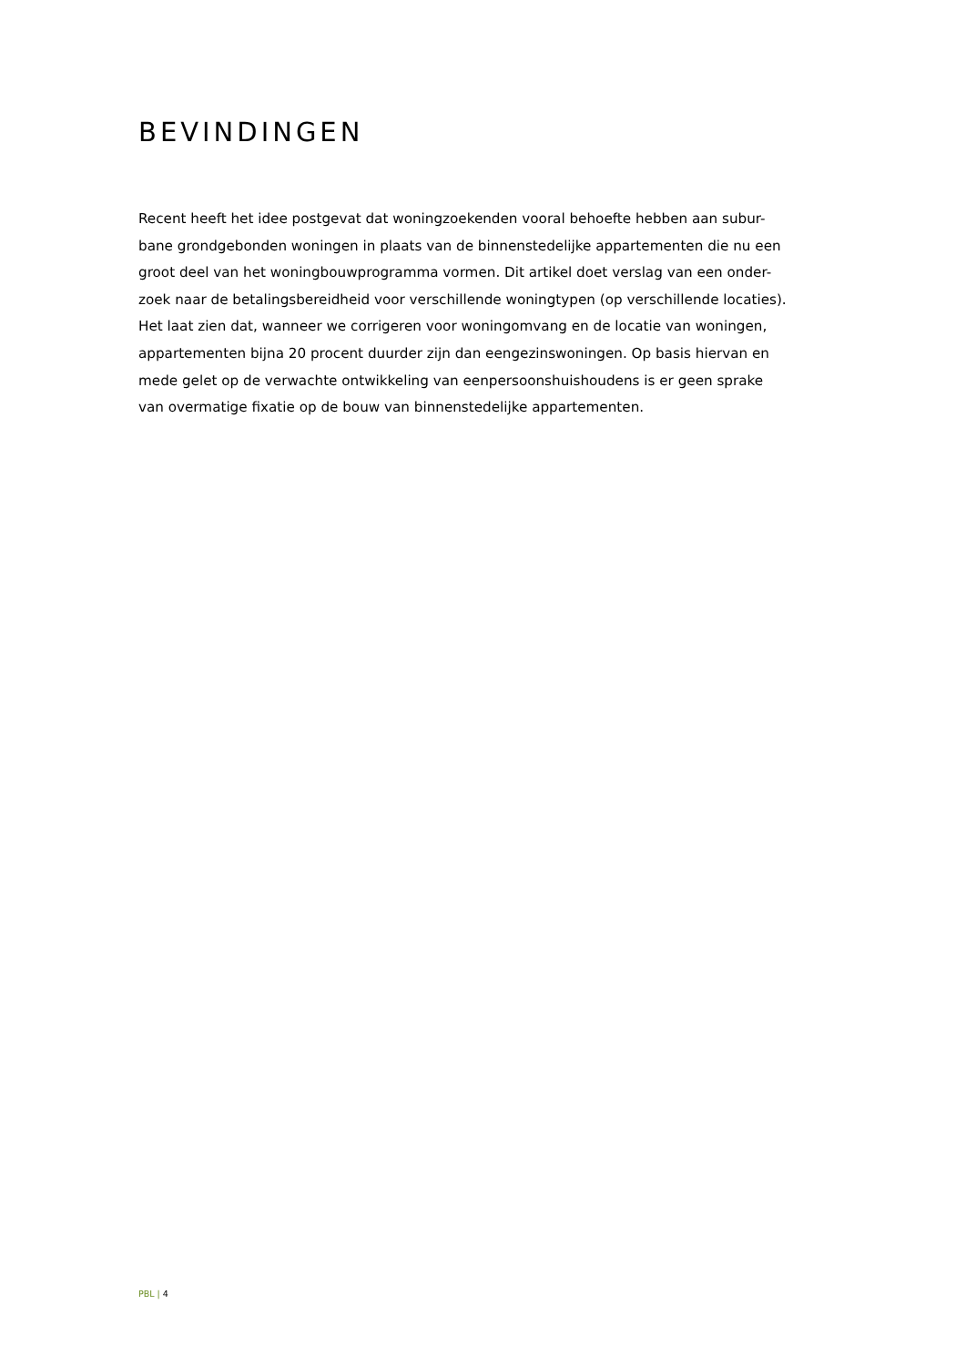BEVINDINGEN
Recent heeft het idee postgevat dat woningzoekenden vooral behoefte hebben aan subur-
bane grondgebonden woningen in plaats van de binnenstedelijke appartementen die nu een
groot deel van het woningbouwprogramma vormen. Dit artikel doet verslag van een onder-
zoek naar de betalingsbereidheid voor verschillende woningtypen (op verschillende locaties).
Het laat zien dat, wanneer we corrigeren voor woningomvang en de locatie van woningen,
appartementen bijna 20 procent duurder zijn dan eengezinswoningen. Op basis hiervan en
mede gelet op de verwachte ontwikkeling van eenpersoonshuishoudens is er geen sprake
van overmatige fixatie op de bouw van binnenstedelijke appartementen.
PBL | 4